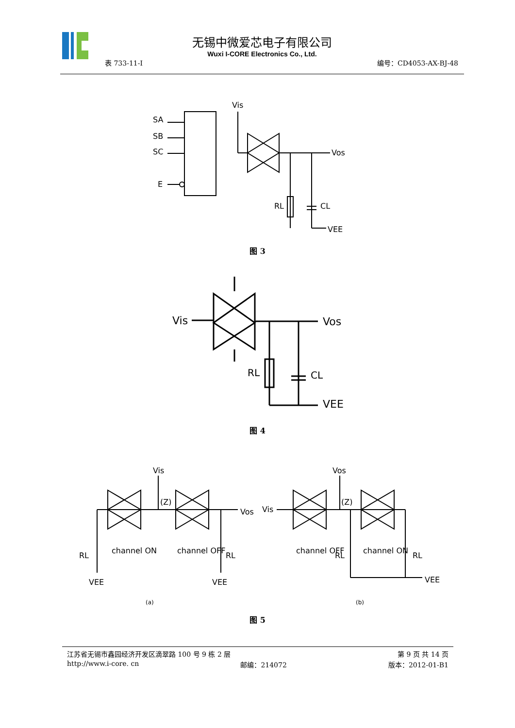无锡中微爱芯电子有限公司
Wuxi I-CORE Electronics Co., Ltd.
表 733-11-I 编号：CD4053-AX-BJ-48
Vis
SA
SB
SC
E
Vos
RL
CL
VEE
图 3
Vis
Vos
RL
CL
VEE
图 4
Vis
(Z)
Vos
RL
channel ON
channel OFF
RL
VEE
VEE
(a)
Vos
Vis
(Z)
channel OFF
RL
channel ON
RL
VEE
(b)
图 5
江苏省无锡市鑫园经济开发区滴翠路 100 号 9 栋 2 层 第 9 页 共 14 页
http://www.i-core. cn 邮编：214072 版本：2012-01-B1